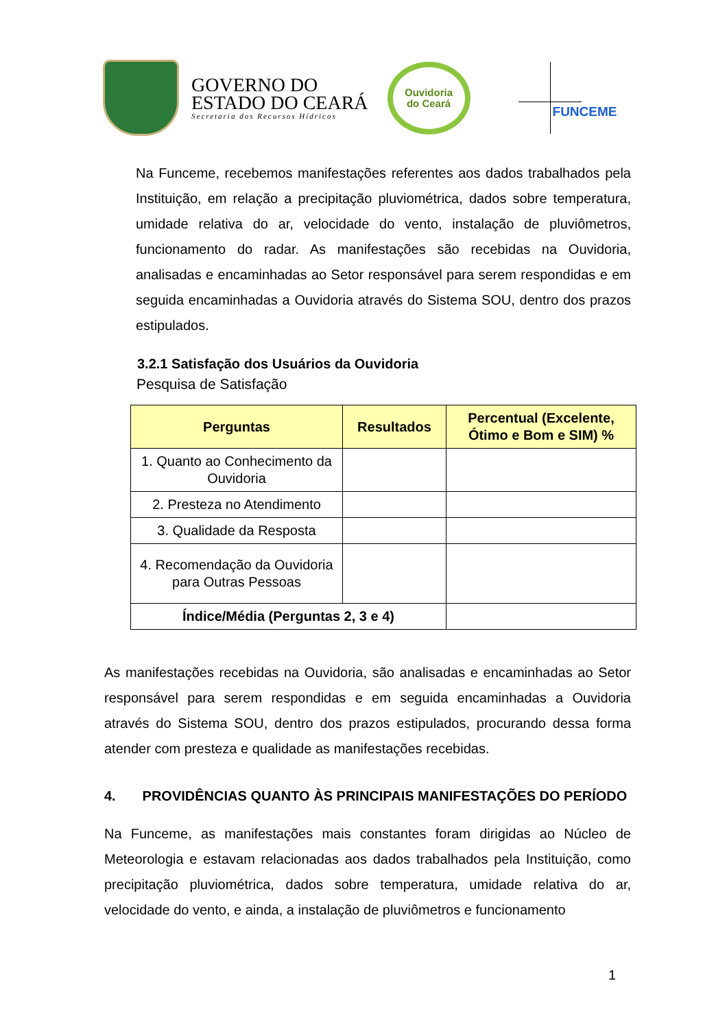GOVERNO DO
ESTADO DO CEARÁ
Secretaria dos Recursos Hídricos
Ouvidoria
do Ceará
FUNCEME
Na Funceme, recebemos manifestações referentes aos dados trabalhados pela Instituição, em relação a precipitação pluviométrica, dados sobre temperatura, umidade relativa do ar, velocidade do vento, instalação de pluviômetros, funcionamento do radar. As manifestações são recebidas na Ouvidoria, analisadas e encaminhadas ao Setor responsável para serem respondidas e em seguida encaminhadas a Ouvidoria através do Sistema SOU, dentro dos prazos estipulados.
3.2.1 Satisfação dos Usuários da Ouvidoria
Pesquisa de Satisfação
| Perguntas | Resultados | Percentual (Excelente, Ótimo e Bom e SIM) % |
| --- | --- | --- |
| 1. Quanto ao Conhecimento da Ouvidoria | | |
| 2. Presteza no Atendimento | | |
| 3. Qualidade da Resposta | | |
| 4. Recomendação da Ouvidoria para Outras Pessoas | | |
| Índice/Média (Perguntas 2, 3 e 4) | | |
As manifestações recebidas na Ouvidoria, são analisadas e encaminhadas ao Setor responsável para serem respondidas e em seguida encaminhadas a Ouvidoria através do Sistema SOU, dentro dos prazos estipulados, procurando dessa forma atender com presteza e qualidade as manifestações recebidas.
4. PROVIDÊNCIAS QUANTO ÀS PRINCIPAIS MANIFESTAÇÕES DO PERÍODO
Na Funceme, as manifestações mais constantes foram dirigidas ao Núcleo de Meteorologia e estavam relacionadas aos dados trabalhados pela Instituição, como precipitação pluviométrica, dados sobre temperatura, umidade relativa do ar, velocidade do vento, e ainda, a instalação de pluviômetros e funcionamento
1